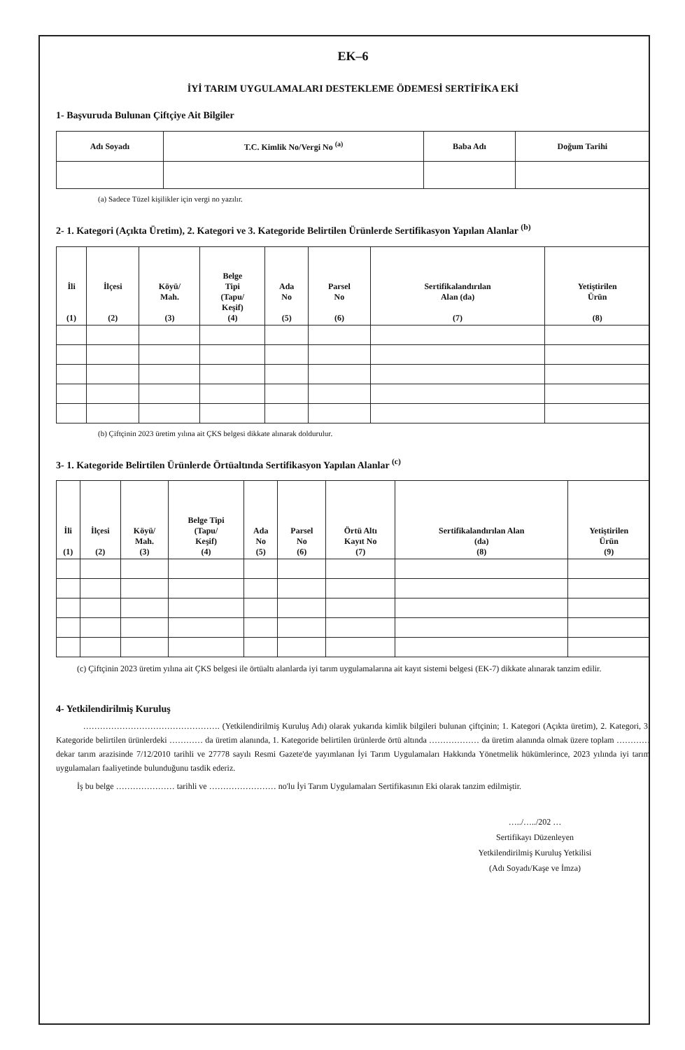EK–6
İYİ TARIM UYGULAMALARI DESTEKLEME ÖDEMESİ SERTİFİKA EKİ
1- Başvuruda Bulunan Çiftçiye Ait Bilgiler
| Adı Soyadı | T.C. Kimlik No/Vergi No <sup>(a)</sup> | Baba Adı | Doğum Tarihi |
| --- | --- | --- | --- |
(a) Sadece Tüzel kişilikler için vergi no yazılır.
2- 1. Kategori (Açıkta Üretim), 2. Kategori ve 3. Kategoride Belirtilen Ürünlerde Sertifikasyon Yapılan Alanlar <sup>(b)</sup>
| İli (1) | İlçesi (2) | Köyü/ Mah. (3) | Belge Tipi (Tapu/ Keşif) (4) | Ada No (5) | Parsel No (6) | Sertifikalandırılan Alan (da) (7) | Yetiştirilen Ürün (8) |
| --- | --- | --- | --- | --- | --- | --- | --- |
(b) Çiftçinin 2023 üretim yılına ait ÇKS belgesi dikkate alınarak doldurulur.
3- 1. Kategoride Belirtilen Ürünlerde Örtüaltında Sertifikasyon Yapılan Alanlar <sup>(c)</sup>
| İli (1) | İlçesi (2) | Köyü/ Mah. (3) | Belge Tipi (Tapu/ Keşif) (4) | Ada No (5) | Parsel No (6) | Örtü Altı Kayıt No (7) | Sertifikalandırılan Alan (da) (8) | Yetiştirilen Ürün (9) |
| --- | --- | --- | --- | --- | --- | --- | --- | --- |
(c) Çiftçinin 2023 üretim yılına ait ÇKS belgesi ile örtüaltı alanlarda iyi tarım uygulamalarına ait kayıt sistemi belgesi (EK-7) dikkate alınarak tanzim edilir.
4- Yetkilendirilmiş Kuruluş
…………………………………………. (Yetkilendirilmiş Kuruluş Adı) olarak yukarıda kimlik bilgileri bulunan çiftçinin; 1. Kategori (Açıkta üretim), 2. Kategori, 3. Kategoride belirtilen ürünlerdeki ………… da üretim alanında, 1. Kategoride belirtilen ürünlerde örtü altında ……………… da üretim alanında olmak üzere toplam ………… dekar tarım arazisinde 7/12/2010 tarihli ve 27778 sayılı Resmi Gazete'de yayımlanan İyi Tarım Uygulamaları Hakkında Yönetmelik hükümlerince, 2023 yılında iyi tarım uygulamaları faaliyetinde bulunduğunu tasdik ederiz.
İş bu belge ………………… tarihli ve …………………… no'lu İyi Tarım Uygulamaları Sertifikasının Eki olarak tanzim edilmiştir.
…../…../202 …
Sertifikayı Düzenleyen
Yetkilendirilmiş Kuruluş Yetkilisi
(Adı Soyadı/Kaşe ve İmza)